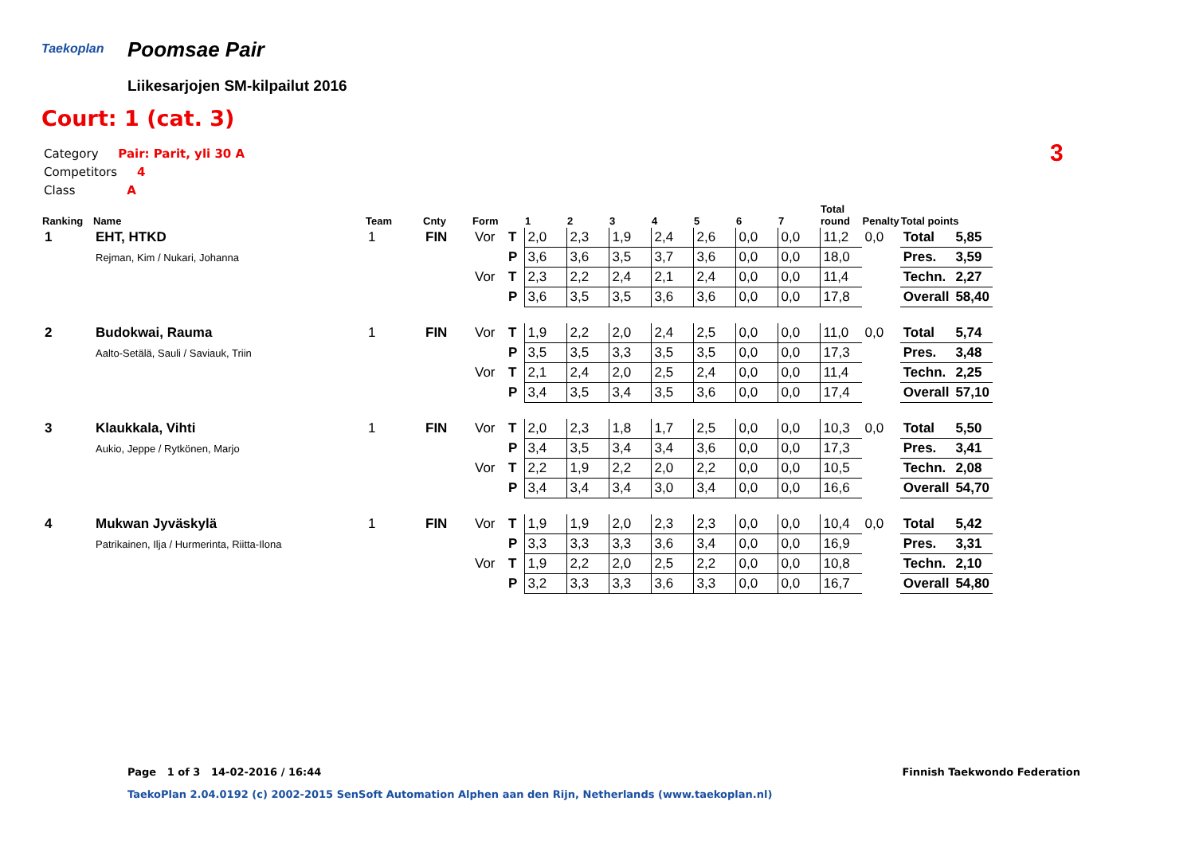Taekoplan Poomsae Pair
Liikesarjojen SM-kilpailut 2016
Court: 1 (cat. 3)
Category Pair: Parit, yli 30 A
Competitors 4
Class A
3
| Ranking | Name | Team | Cnty | Form | | 1 | 2 | 3 | 4 | 5 | 6 | 7 | Total round | Penalty | Total points | |
| --- | --- | --- | --- | --- | --- | --- | --- | --- | --- | --- | --- | --- | --- | --- | --- | --- |
| 1 | EHT, HTKD | 1 | FIN | Vor | T | 2,0 | 2,3 | 1,9 | 2,4 | 2,6 | 0,0 | 0,0 | 11,2 | 0,0 | Total | 5,85 |
| | Rejman, Kim / Nukari, Johanna | | | | P | 3,6 | 3,6 | 3,5 | 3,7 | 3,6 | 0,0 | 0,0 | 18,0 | | Pres. | 3,59 |
| | | | | Vor | T | 2,3 | 2,2 | 2,4 | 2,1 | 2,4 | 0,0 | 0,0 | 11,4 | | Techn. | 2,27 |
| | | | | | P | 3,6 | 3,5 | 3,5 | 3,6 | 3,6 | 0,0 | 0,0 | 17,8 | | Overall | 58,40 |
| 2 | Budokwai, Rauma | 1 | FIN | Vor | T | 1,9 | 2,2 | 2,0 | 2,4 | 2,5 | 0,0 | 0,0 | 11,0 | 0,0 | Total | 5,74 |
| | Aalto-Setälä, Sauli / Saviauk, Triin | | | | P | 3,5 | 3,5 | 3,3 | 3,5 | 3,5 | 0,0 | 0,0 | 17,3 | | Pres. | 3,48 |
| | | | | Vor | T | 2,1 | 2,4 | 2,0 | 2,5 | 2,4 | 0,0 | 0,0 | 11,4 | | Techn. | 2,25 |
| | | | | | P | 3,4 | 3,5 | 3,4 | 3,5 | 3,6 | 0,0 | 0,0 | 17,4 | | Overall | 57,10 |
| 3 | Klaukkala, Vihti | 1 | FIN | Vor | T | 2,0 | 2,3 | 1,8 | 1,7 | 2,5 | 0,0 | 0,0 | 10,3 | 0,0 | Total | 5,50 |
| | Aukio, Jeppe / Rytkönen, Marjo | | | | P | 3,4 | 3,5 | 3,4 | 3,4 | 3,6 | 0,0 | 0,0 | 17,3 | | Pres. | 3,41 |
| | | | | Vor | T | 2,2 | 1,9 | 2,2 | 2,0 | 2,2 | 0,0 | 0,0 | 10,5 | | Techn. | 2,08 |
| | | | | | P | 3,4 | 3,4 | 3,4 | 3,0 | 3,4 | 0,0 | 0,0 | 16,6 | | Overall | 54,70 |
| 4 | Mukwan Jyväskylä | 1 | FIN | Vor | T | 1,9 | 1,9 | 2,0 | 2,3 | 2,3 | 0,0 | 0,0 | 10,4 | 0,0 | Total | 5,42 |
| | Patrikainen, Ilja / Hurmerinta, Riitta-Ilona | | | | P | 3,3 | 3,3 | 3,3 | 3,6 | 3,4 | 0,0 | 0,0 | 16,9 | | Pres. | 3,31 |
| | | | | Vor | T | 1,9 | 2,2 | 2,0 | 2,5 | 2,2 | 0,0 | 0,0 | 10,8 | | Techn. | 2,10 |
| | | | | | P | 3,2 | 3,3 | 3,3 | 3,6 | 3,3 | 0,0 | 0,0 | 16,7 | | Overall | 54,80 |
Page 1 of 3 14-02-2016 / 16:44
Finnish Taekwondo Federation
TaekoPlan 2.04.0192 (c) 2002-2015 SenSoft Automation Alphen aan den Rijn, Netherlands (www.taekoplan.nl)